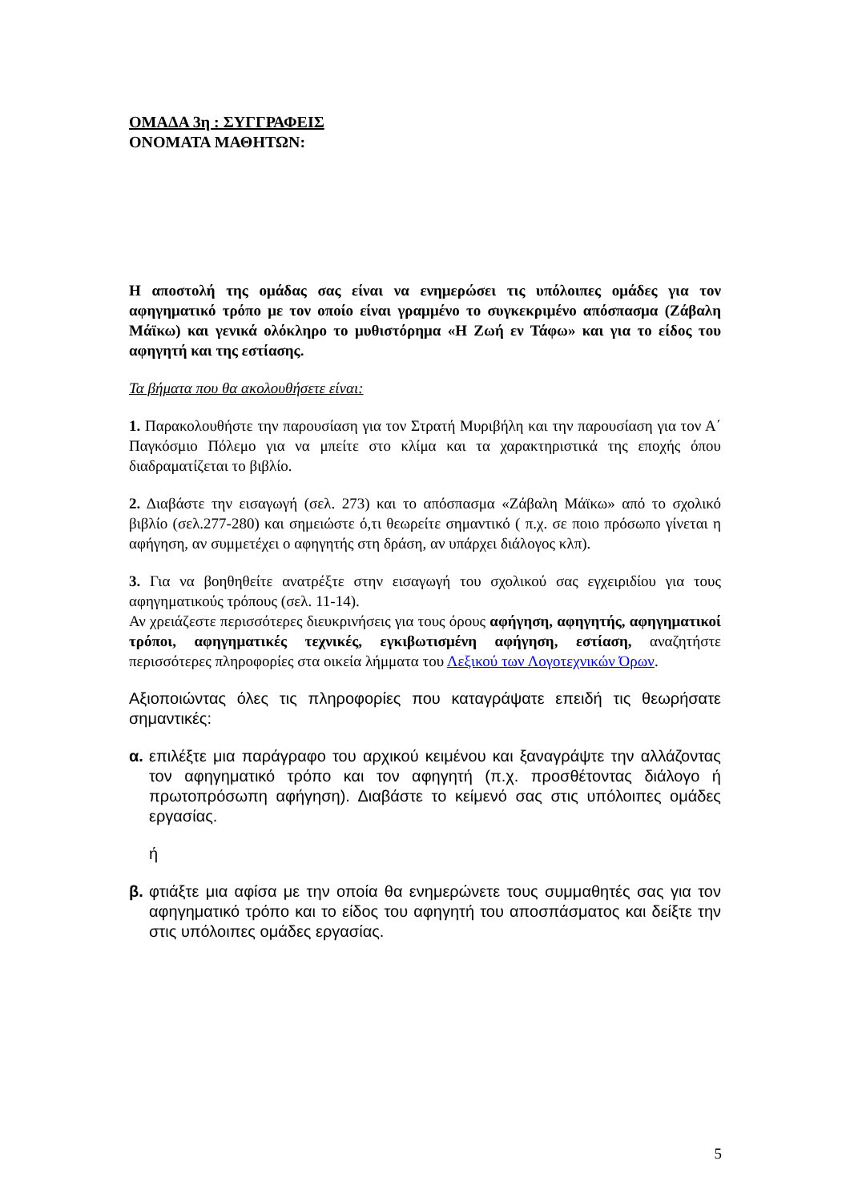ΟΜΑΔΑ 3η : ΣΥΓΓΡΑΦΕΙΣ
ΟΝΟΜΑΤΑ ΜΑΘΗΤΩΝ:
Η αποστολή της ομάδας σας είναι να ενημερώσει τις υπόλοιπες ομάδες για τον αφηγηματικό τρόπο με τον οποίο είναι γραμμένο το συγκεκριμένο απόσπασμα (Ζάβαλη Μάϊκω) και γενικά ολόκληρο το μυθιστόρημα «Η Ζωή εν Τάφω» και για το είδος του αφηγητή και της εστίασης.
Τα βήματα που θα ακολουθήσετε είναι:
1. Παρακολουθήστε την παρουσίαση για τον Στρατή Μυριβήλη και την παρουσίαση για τον Α΄ Παγκόσμιο Πόλεμο για να μπείτε στο κλίμα και τα χαρακτηριστικά της εποχής όπου διαδραματίζεται το βιβλίο.
2. Διαβάστε την εισαγωγή (σελ. 273) και το απόσπασμα «Ζάβαλη Μάϊκω» από το σχολικό βιβλίο (σελ.277-280) και σημειώστε ό,τι θεωρείτε σημαντικό ( π.χ. σε ποιο πρόσωπο γίνεται η αφήγηση, αν συμμετέχει ο αφηγητής στη δράση, αν υπάρχει διάλογος κλπ).
3. Για να βοηθηθείτε ανατρέξτε στην εισαγωγή του σχολικού σας εγχειριδίου για τους αφηγηματικούς τρόπους (σελ. 11-14).
Αν χρειάζεστε περισσότερες διευκρινήσεις για τους όρους αφήγηση, αφηγητής, αφηγηματικοί τρόποι, αφηγηματικές τεχνικές, εγκιβωτισμένη αφήγηση, εστίαση, αναζητήστε περισσότερες πληροφορίες στα οικεία λήμματα του Λεξικού των Λογοτεχνικών Όρων.
Αξιοποιώντας όλες τις πληροφορίες που καταγράψατε επειδή τις θεωρήσατε σημαντικές:
α. επιλέξτε μια παράγραφο του αρχικού κειμένου και ξαναγράψτε την αλλάζοντας τον αφηγηματικό τρόπο και τον αφηγητή (π.χ. προσθέτοντας διάλογο ή πρωτοπρόσωπη αφήγηση). Διαβάστε το κείμενό σας στις υπόλοιπες ομάδες εργασίας.
ή
β. φτιάξτε μια αφίσα με την οποία θα ενημερώνετε τους συμμαθητές σας για τον αφηγηματικό τρόπο και το είδος του αφηγητή του αποσπάσματος και δείξτε την στις υπόλοιπες ομάδες εργασίας.
5